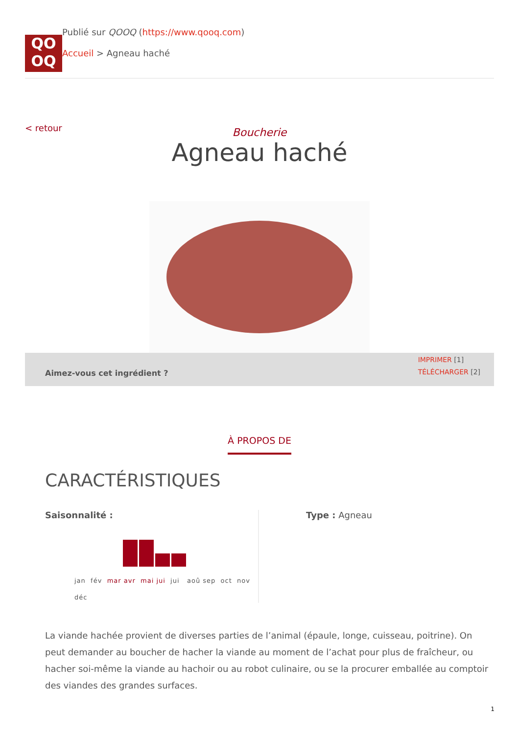QO
OQ
Publié sur QOOQ (https://www.qooq.com)
Accueil > Agneau haché
< retour
Boucherie
Agneau haché
Aimez-vous cet ingrédient ?
IMPRIMER [1]
TÉLÉCHARGER [2]
À PROPOS DE
CARACTÉRISTIQUES
Saisonnalité :
jan fév mar avr mai jui jui aoû sep oct nov
déc
Type : Agneau
La viande hachée provient de diverses parties de l’animal (épaule, longe, cuisseau, poitrine). On peut demander au boucher de hacher la viande au moment de l’achat pour plus de fraîcheur, ou hacher soi-même la viande au hachoir ou au robot culinaire, ou se la procurer emballée au comptoir des viandes des grandes surfaces.
1